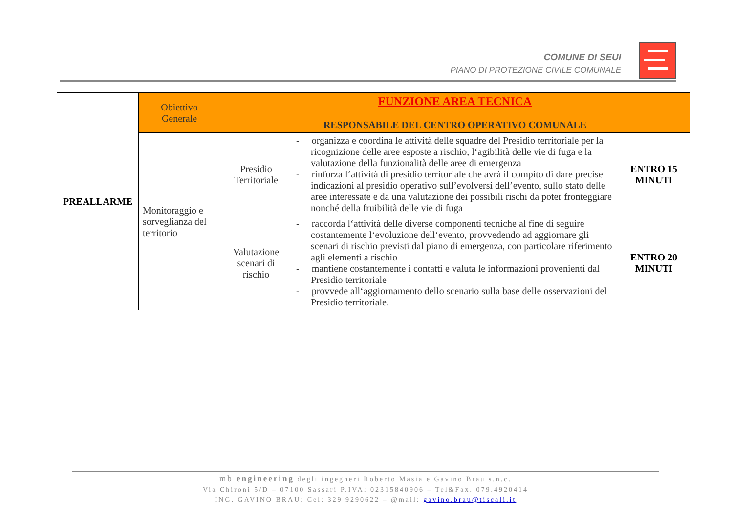COMUNE DI SEUI
PIANO DI PROTEZIONE CIVILE COMUNALE
| PREALLARME | Obiettivo Generale | | FUNZIONE AREA TECNICA RESPONSABILE DEL CENTRO OPERATIVO COMUNALE | |
| | Monitoraggio e sorveglianza del territorio | Presidio Territoriale | - organizza e coordina le attività delle squadre del Presidio territoriale per la ricognizione delle aree esposte a rischio, l‘agibilità delle vie di fuga e la valutazione della funzionalità delle aree di emergenza - rinforza l‘attività di presidio territoriale che avrà il compito di dare precise indicazioni al presidio operativo sull’evolversi dell’evento, sullo stato delle aree interessate e da una valutazione dei possibili rischi da poter fronteggiare nonché della fruibilità delle vie di fuga | ENTRO 15 MINUTI |
| | | Valutazione scenari di rischio | - raccorda l‘attività delle diverse componenti tecniche al fine di seguire costantemente l‘evoluzione dell‘evento, provvedendo ad aggiornare gli scenari di rischio previsti dal piano di emergenza, con particolare riferimento agli elementi a rischio - mantiene costantemente i contatti e valuta le informazioni provenienti dal Presidio territoriale - provvede all‘aggiornamento dello scenario sulla base delle osservazioni del Presidio territoriale. | ENTRO 20 MINUTI |
mb engineering degli ingegneri Roberto Masia e Gavino Brau s.n.c.
Via Chironi 5/D – 07100 Sassari P.IVA: 02315840906 – Tel&Fax. 079.4920414
ING. GAVINO BRAU: Cel: 329 9290622 – @mail: gavino.brau@tiscali.it